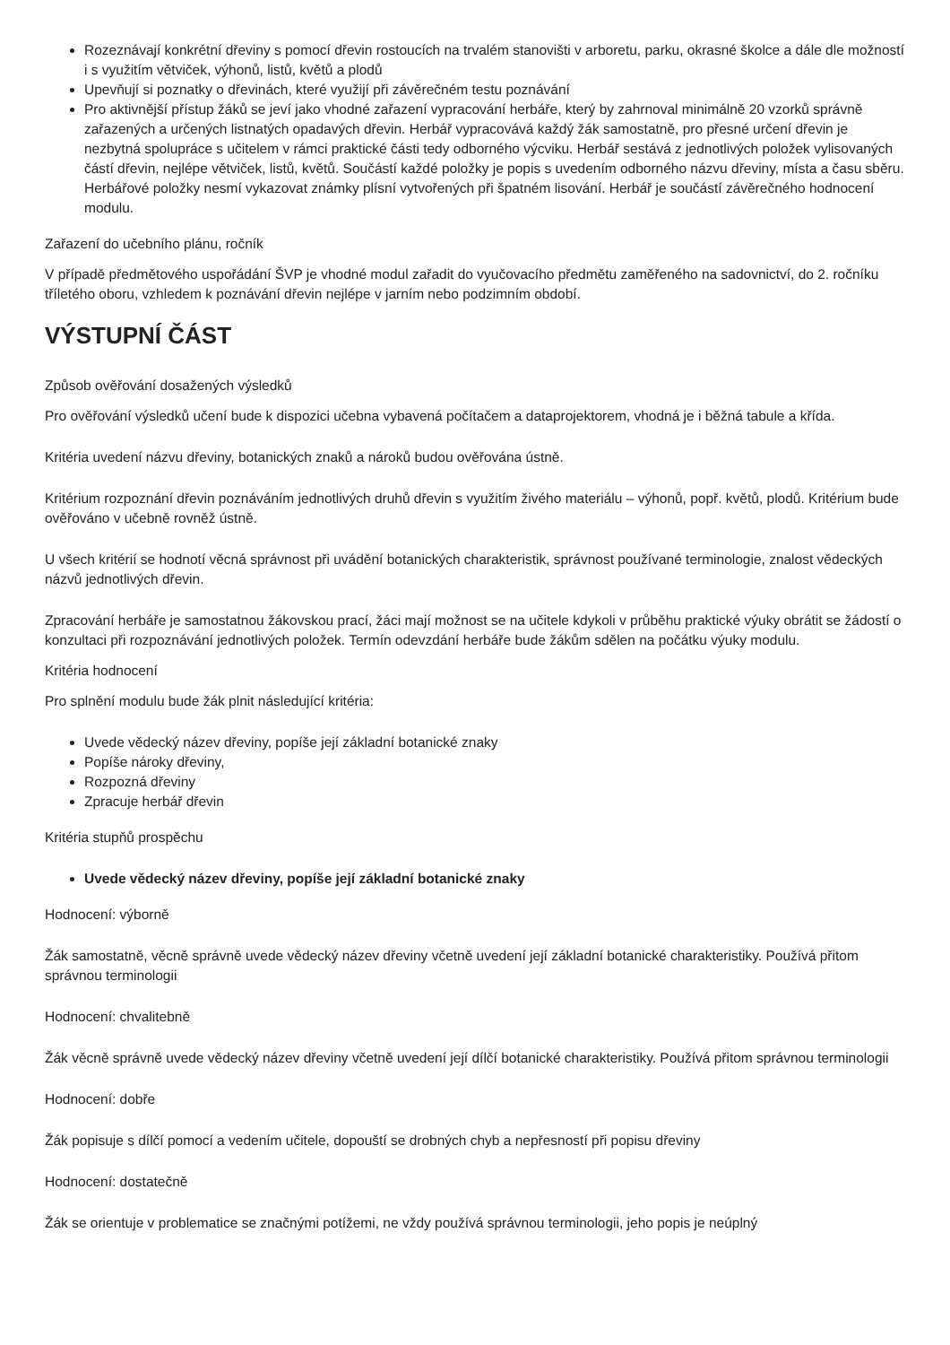Rozeznávají konkrétní dřeviny s pomocí dřevin rostoucích na trvalém stanovišti v arboretu, parku, okrasné školce a dále dle možností i s využitím větviček, výhonů, listů, květů a plodů
Upevňují si poznatky o dřevinách, které využijí při závěrečném testu poznávání
Pro aktivnější přístup žáků se jeví jako vhodné zařazení vypracování herbáře, který by zahrnoval minimálně 20 vzorků správně zařazených a určených listnatých opadavých dřevin. Herbář vypracovává každý žák samostatně, pro přesné určení dřevin je nezbytná spolupráce s učitelem v rámci praktické části tedy odborného výcviku. Herbář sestává z jednotlivých položek vylisovaných částí dřevin, nejlépe větviček, listů, květů. Součástí každé položky je popis s uvedením odborného názvu dřeviny, místa a času sběru. Herbářové položky nesmí vykazovat známky plísní vytvořených při špatném lisování. Herbář je součástí závěrečného hodnocení modulu.
Zařazení do učebního plánu, ročník
V případě předmětového uspořádání ŠVP je vhodné modul zařadit do vyučovacího předmětu zaměřeného na sadovnictví, do 2. ročníku tříletého oboru, vzhledem k poznávání dřevin nejlépe v jarním nebo podzimním období.
VÝSTUPNÍ ČÁST
Způsob ověřování dosažených výsledků
Pro ověřování výsledků učení bude k dispozici učebna vybavená počítačem a dataprojektorem, vhodná je i běžná tabule a křída.
Kritéria uvedení názvu dřeviny, botanických znaků a nároků budou ověřována ústně.
Kritérium rozpoznání dřevin poznáváním jednotlivých druhů dřevin s využitím živého materiálu – výhonů, popř. květů, plodů. Kritérium bude ověřováno v učebně rovněž ústně.
U všech kritérií se hodnotí věcná správnost při uvádění botanických charakteristik, správnost používané terminologie, znalost vědeckých názvů jednotlivých dřevin.
Zpracování herbáře je samostatnou žákovskou prací, žáci mají možnost se na učitele kdykoli v průběhu praktické výuky obrátit se žádostí o konzultaci při rozpoznávání jednotlivých položek. Termín odevzdání herbáře bude žákům sdělen na počátku výuky modulu.
Kritéria hodnocení
Pro splnění modulu bude žák plnit následující kritéria:
Uvede vědecký název dřeviny, popíše její základní botanické znaky
Popíše nároky dřeviny,
Rozpozná dřeviny
Zpracuje herbář dřevin
Kritéria stupňů prospěchu
Uvede vědecký název dřeviny, popíše její základní botanické znaky
Hodnocení: výborně
Žák samostatně, věcně správně uvede vědecký název dřeviny včetně uvedení její základní botanické charakteristiky. Používá přitom správnou terminologii
Hodnocení: chvalitebně
Žák věcně správně uvede vědecký název dřeviny včetně uvedení její dílčí botanické charakteristiky. Používá přitom správnou terminologii
Hodnocení: dobře
Žák popisuje s dílčí pomocí a vedením učitele, dopouští se drobných chyb a nepřesností při popisu dřeviny
Hodnocení: dostatečně
Žák se orientuje v problematice se značnými potížemi, ne vždy používá správnou terminologii, jeho popis je neúplný